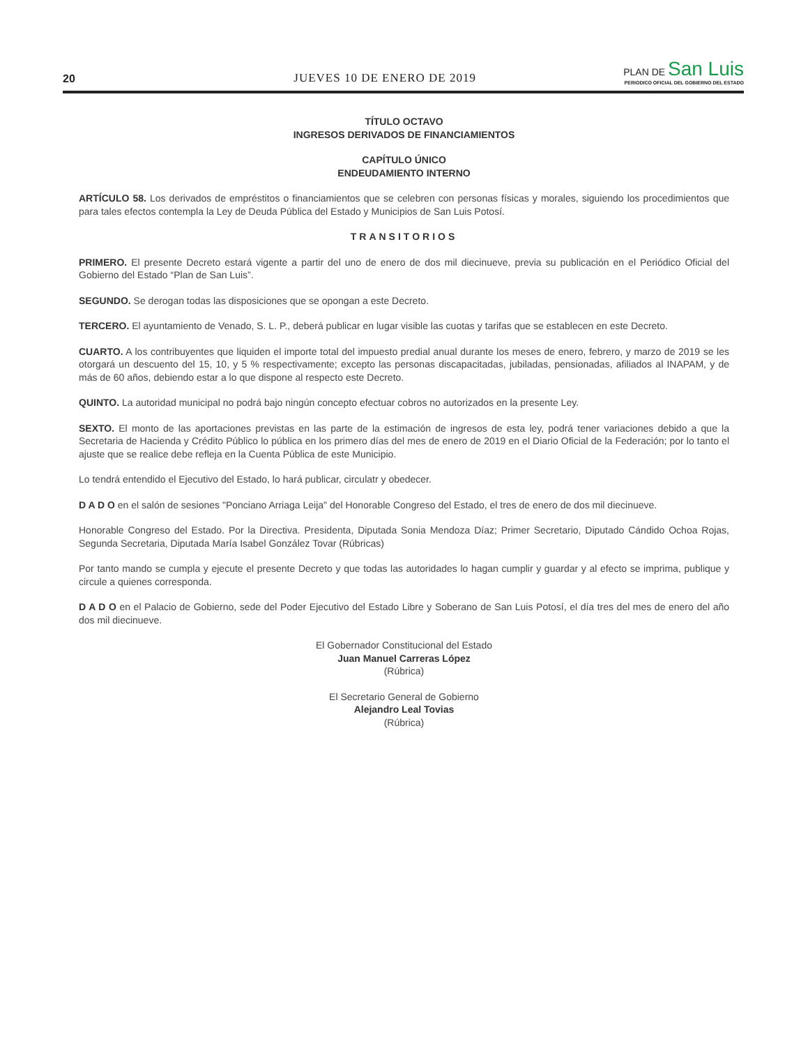20 JUEVES 10 DE ENERO DE 2019
PLAN DE San Luis
PERIODICO OFICIAL DEL GOBIERNO DEL ESTADO
TÍTULO OCTAVO
INGRESOS DERIVADOS DE FINANCIAMIENTOS
CAPÍTULO ÚNICO
ENDEUDAMIENTO INTERNO
ARTÍCULO 58. Los derivados de empréstitos o financiamientos que se celebren con personas físicas y morales, siguiendo los procedimientos que para tales efectos contempla la Ley de Deuda Pública del Estado y Municipios de San Luis Potosí.
TRANSITORIOS
PRIMERO. El presente Decreto estará vigente a partir del uno de enero de dos mil diecinueve, previa su publicación en el Periódico Oficial del Gobierno del Estado “Plan de San Luis”.
SEGUNDO. Se derogan todas las disposiciones que se opongan a este Decreto.
TERCERO. El ayuntamiento de Venado, S. L. P., deberá publicar en lugar visible las cuotas y tarifas que se establecen en este Decreto.
CUARTO. A los contribuyentes que liquiden el importe total del impuesto predial anual durante los meses de enero, febrero, y marzo de 2019 se les otorgará un descuento del 15, 10, y 5 % respectivamente; excepto las personas discapacitadas, jubiladas, pensionadas, afiliados al INAPAM, y de más de 60 años, debiendo estar a lo que dispone al respecto este Decreto.
QUINTO. La autoridad municipal no podrá bajo ningún concepto efectuar cobros no autorizados en la presente Ley.
SEXTO. El monto de las aportaciones previstas en las parte de la estimación de ingresos de esta ley, podrá tener variaciones debido a que la Secretaria de Hacienda y Crédito Público lo pública en los primero días del mes de enero de 2019 en el Diario Oficial de la Federación; por lo tanto el ajuste que se realice debe refleja en la Cuenta Pública de este Municipio.
Lo tendrá entendido el Ejecutivo del Estado, lo hará publicar, circulatr y obedecer.
D A D O en el salón de sesiones "Ponciano Arriaga Leija" del Honorable Congreso del Estado, el tres de enero de dos mil diecinueve.
Honorable Congreso del Estado. Por la Directiva. Presidenta, Diputada Sonia Mendoza Díaz; Primer Secretario, Diputado Cándido Ochoa Rojas, Segunda Secretaria, Diputada María Isabel González Tovar (Rúbricas)
Por tanto mando se cumpla y ejecute el presente Decreto y que todas las autoridades lo hagan cumplir y guardar y al efecto se imprima, publique y circule a quienes corresponda.
D A D O en el Palacio de Gobierno, sede del Poder Ejecutivo del Estado Libre y Soberano de San Luis Potosí, el día tres del mes de enero del año dos mil diecinueve.
El Gobernador Constitucional del Estado
Juan Manuel Carreras López
(Rúbrica)
El Secretario General de Gobierno
Alejandro Leal Tovias
(Rúbrica)